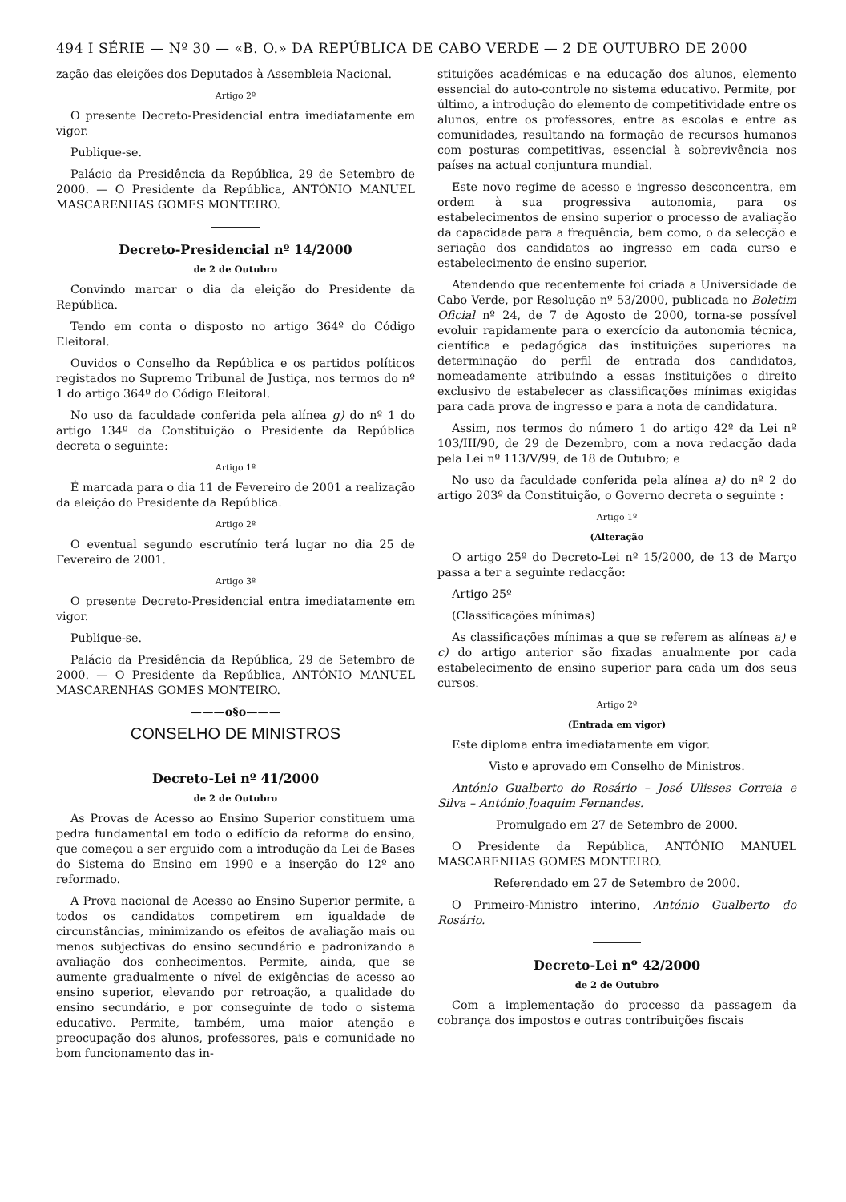494 I SÉRIE — Nº 30 — «B. O.» DA REPÚBLICA DE CABO VERDE — 2 DE OUTUBRO DE 2000
zação das eleições dos Deputados à Assembleia Nacional.
Artigo 2º
O presente Decreto-Presidencial entra imediatamente em vigor.
Publique-se.
Palácio da Presidência da República, 29 de Setembro de 2000. — O Presidente da República, ANTÓNIO MANUEL MASCARENHAS GOMES MONTEIRO.
Decreto-Presidencial nº 14/2000
de 2 de Outubro
Convindo marcar o dia da eleição do Presidente da República.
Tendo em conta o disposto no artigo 364º do Código Eleitoral.
Ouvidos o Conselho da República e os partidos políticos registados no Supremo Tribunal de Justiça, nos termos do nº 1 do artigo 364º do Código Eleitoral.
No uso da faculdade conferida pela alínea g) do nº 1 do artigo 134º da Constituição o Presidente da República decreta o seguinte:
Artigo 1º
É marcada para o dia 11 de Fevereiro de 2001 a realização da eleição do Presidente da República.
Artigo 2º
O eventual segundo escrutínio terá lugar no dia 25 de Fevereiro de 2001.
Artigo 3º
O presente Decreto-Presidencial entra imediatamente em vigor.
Publique-se.
Palácio da Presidência da República, 29 de Setembro de 2000. — O Presidente da República, ANTÓNIO MANUEL MASCARENHAS GOMES MONTEIRO.
———o§o———
CONSELHO DE MINISTROS
Decreto-Lei nº 41/2000
de 2 de Outubro
As Provas de Acesso ao Ensino Superior constituem uma pedra fundamental em todo o edifício da reforma do ensino, que começou a ser erguido com a introdução da Lei de Bases do Sistema do Ensino em 1990 e a inserção do 12º ano reformado.
A Prova nacional de Acesso ao Ensino Superior permite, a todos os candidatos competirem em igualdade de circunstâncias, minimizando os efeitos de avaliação mais ou menos subjectivas do ensino secundário e padronizando a avaliação dos conhecimentos. Permite, ainda, que se aumente gradualmente o nível de exigências de acesso ao ensino superior, elevando por retroação, a qualidade do ensino secundário, e por conseguinte de todo o sistema educativo. Permite, também, uma maior atenção e preocupação dos alunos, professores, pais e comunidade no bom funcionamento das in-
stituições académicas e na educação dos alunos, elemento essencial do auto-controle no sistema educativo. Permite, por último, a introdução do elemento de competitividade entre os alunos, entre os professores, entre as escolas e entre as comunidades, resultando na formação de recursos humanos com posturas competitivas, essencial à sobrevivência nos países na actual conjuntura mundial.
Este novo regime de acesso e ingresso desconcentra, em ordem à sua progressiva autonomia, para os estabelecimentos de ensino superior o processo de avaliação da capacidade para a frequência, bem como, o da selecção e seriação dos candidatos ao ingresso em cada curso e estabelecimento de ensino superior.
Atendendo que recentemente foi criada a Universidade de Cabo Verde, por Resolução nº 53/2000, publicada no Boletim Oficial nº 24, de 7 de Agosto de 2000, torna-se possível evoluir rapidamente para o exercício da autonomia técnica, científica e pedagógica das instituições superiores na determinação do perfil de entrada dos candidatos, nomeadamente atribuindo a essas instituições o direito exclusivo de estabelecer as classificações mínimas exigidas para cada prova de ingresso e para a nota de candidatura.
Assim, nos termos do número 1 do artigo 42º da Lei nº 103/III/90, de 29 de Dezembro, com a nova redacção dada pela Lei nº 113/V/99, de 18 de Outubro; e
No uso da faculdade conferida pela alínea a) do nº 2 do artigo 203º da Constituição, o Governo decreta o seguinte :
Artigo 1º
(Alteração
O artigo 25º do Decreto-Lei nº 15/2000, de 13 de Março passa a ter a seguinte redacção:
Artigo 25º
(Classificações mínimas)
As classificações mínimas a que se referem as alíneas a) e c) do artigo anterior são fixadas anualmente por cada estabelecimento de ensino superior para cada um dos seus cursos.
Artigo 2º
(Entrada em vigor)
Este diploma entra imediatamente em vigor.
Visto e aprovado em Conselho de Ministros.
António Gualberto do Rosário – José Ulisses Correia e Silva – António Joaquim Fernandes.
Promulgado em 27 de Setembro de 2000.
O Presidente da República, ANTÓNIO MANUEL MASCARENHAS GOMES MONTEIRO.
Referendado em 27 de Setembro de 2000.
O Primeiro-Ministro interino, António Gualberto do Rosário.
Decreto-Lei nº 42/2000
de 2 de Outubro
Com a implementação do processo da passagem da cobrança dos impostos e outras contribuições fiscais